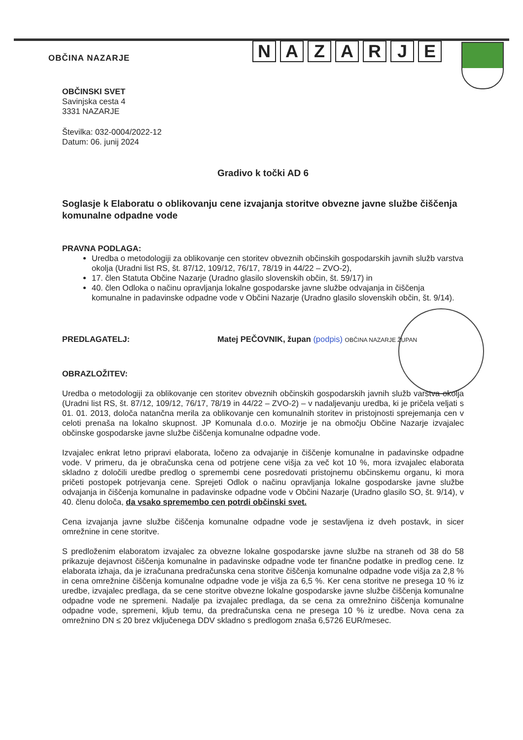OBČINA NAZARJE
NAZARJE
OBČINSKI SVET
Savinjska cesta 4
3331 NAZARJE
Številka: 032-0004/2022-12
Datum: 06. junij 2024
Gradivo k točki AD 6
Soglasje k Elaboratu o oblikovanju cene izvajanja storitve obvezne javne službe čiščenja komunalne odpadne vode
PRAVNA PODLAGA:
Uredba o metodologiji za oblikovanje cen storitev obveznih občinskih gospodarskih javnih služb varstva okolja (Uradni list RS, št. 87/12, 109/12, 76/17, 78/19 in 44/22 – ZVO-2),
17. člen Statuta Občine Nazarje (Uradno glasilo slovenskih občin, št. 59/17) in
40. člen Odloka o načinu opravljanja lokalne gospodarske javne službe odvajanja in čiščenja komunalne in padavinske odpadne vode v Občini Nazarje (Uradno glasilo slovenskih občin, št. 9/14).
PREDLAGATELJ: Matej PEČOVNIK, župan (podpis) OBČINA NAZARJE ŽUPAN
OBRAZLOŽITEV:
Uredba o metodologiji za oblikovanje cen storitev obveznih občinskih gospodarskih javnih služb varstva okolja (Uradni list RS, št. 87/12, 109/12, 76/17, 78/19 in 44/22 – ZVO-2) – v nadaljevanju uredba, ki je pričela veljati s 01. 01. 2013, določa natančna merila za oblikovanje cen komunalnih storitev in pristojnosti sprejemanja cen v celoti prenaša na lokalno skupnost. JP Komunala d.o.o. Mozirje je na območju Občine Nazarje izvajalec občinske gospodarske javne službe čiščenja komunalne odpadne vode.
Izvajalec enkrat letno pripravi elaborata, ločeno za odvajanje in čiščenje komunalne in padavinske odpadne vode. V primeru, da je obračunska cena od potrjene cene višja za več kot 10 %, mora izvajalec elaborata skladno z določili uredbe predlog o spremembi cene posredovati pristojnemu občinskemu organu, ki mora pričeti postopek potrjevanja cene. Sprejeti Odlok o načinu opravljanja lokalne gospodarske javne službe odvajanja in čiščenja komunalne in padavinske odpadne vode v Občini Nazarje (Uradno glasilo SO, št. 9/14), v 40. členu določa, da vsako spremembo cen potrdi občinski svet.
Cena izvajanja javne službe čiščenja komunalne odpadne vode je sestavljena iz dveh postavk, in sicer omrežnine in cene storitve.
S predloženim elaboratom izvajalec za obvezne lokalne gospodarske javne službe na straneh od 38 do 58 prikazuje dejavnost čiščenja komunalne in padavinske odpadne vode ter finančne podatke in predlog cene. Iz elaborata izhaja, da je izračunana predračunska cena storitve čiščenja komunalne odpadne vode višja za 2,8 % in cena omrežnine čiščenja komunalne odpadne vode je višja za 6,5 %. Ker cena storitve ne presega 10 % iz uredbe, izvajalec predlaga, da se cene storitve obvezne lokalne gospodarske javne službe čiščenja komunalne odpadne vode ne spremeni. Nadalje pa izvajalec predlaga, da se cena za omrežnino čiščenja komunalne odpadne vode, spremeni, kljub temu, da predračunska cena ne presega 10 % iz uredbe. Nova cena za omrežnino DN ≤ 20 brez vključenega DDV skladno s predlogom znaša 6,5726 EUR/mesec.